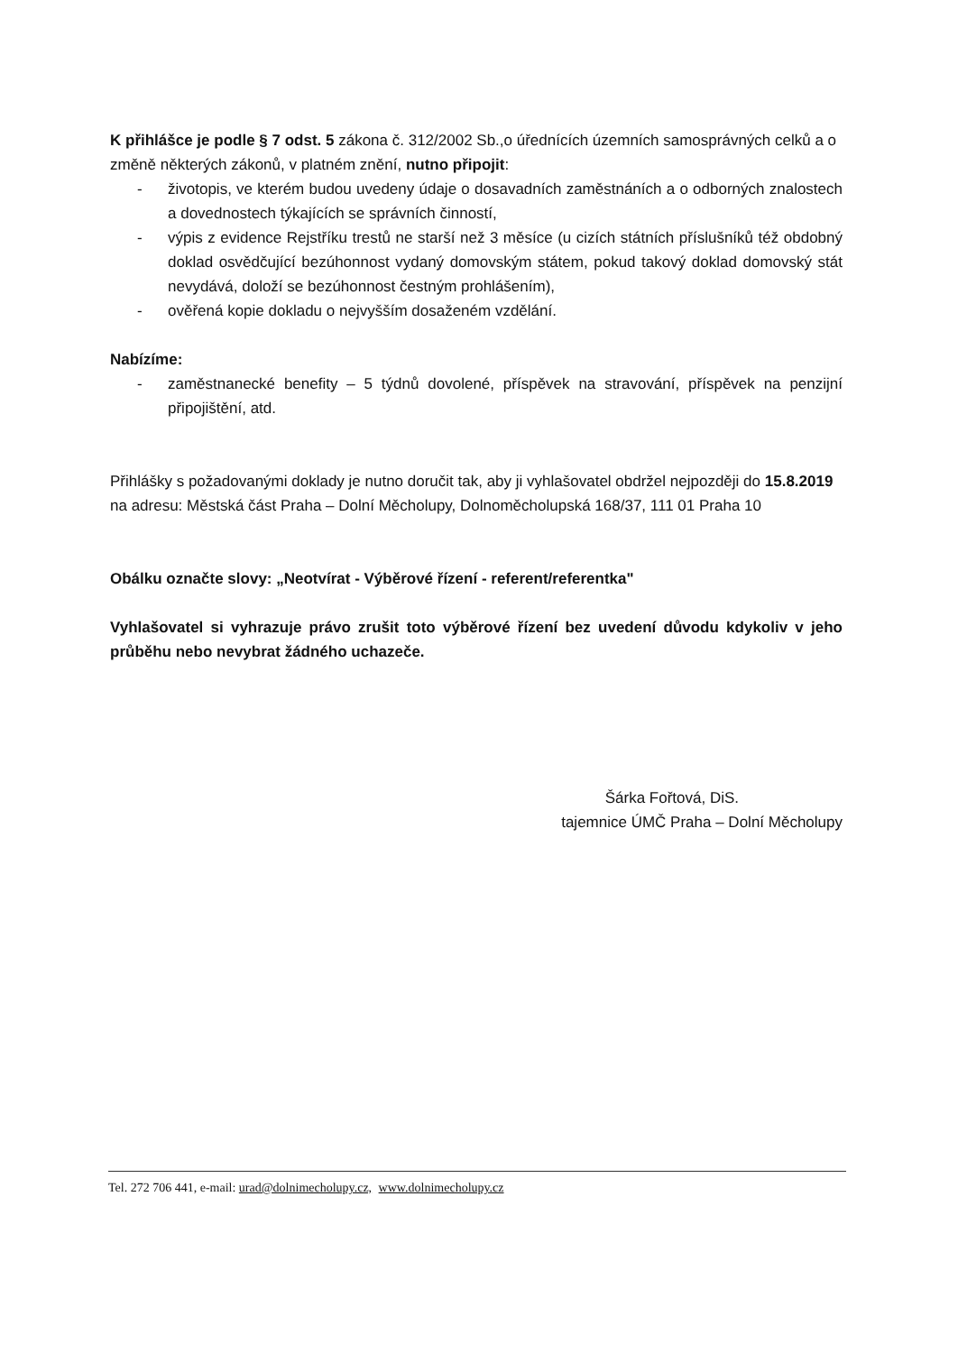K přihlášce je podle § 7 odst. 5 zákona č. 312/2002 Sb.,o úřednících územních samosprávných celků a o změně některých zákonů, v platném znění, nutno připojit:
- životopis, ve kterém budou uvedeny údaje o dosavadních zaměstnáních a o odborných znalostech a dovednostech týkajících se správních činností,
- výpis z evidence Rejstříku trestů ne starší než 3 měsíce (u cizích státních příslušníků též obdobný doklad osvědčující bezúhonnost vydaný domovským státem, pokud takový doklad domovský stát nevydává, doloží se bezúhonnost čestným prohlášením),
- ověřená kopie dokladu o nejvyšším dosaženém vzdělání.
Nabízíme:
- zaměstnanecké benefity – 5 týdnů dovolené, příspěvek na stravování, příspěvek na penzijní připojištění, atd.
Přihlášky s požadovanými doklady je nutno doručit tak, aby ji vyhlašovatel obdržel nejpozději do 15.8.2019 na adresu: Městská část Praha – Dolní Měcholupy, Dolnoměcholupská 168/37, 111 01 Praha 10
Obálku označte slovy: „Neotvírat - Výběrové řízení - referent/referentka"
Vyhlašovatel si vyhrazuje právo zrušit toto výběrové řízení bez uvedení důvodu kdykoliv v jeho průběhu nebo nevybrat žádného uchazeče.
Šárka Fořtová, DiS.
tajemnice ÚMČ Praha – Dolní Měcholupy
Tel. 272 706 441, e-mail: urad@dolnimecholupy.cz, www.dolnimecholupy.cz